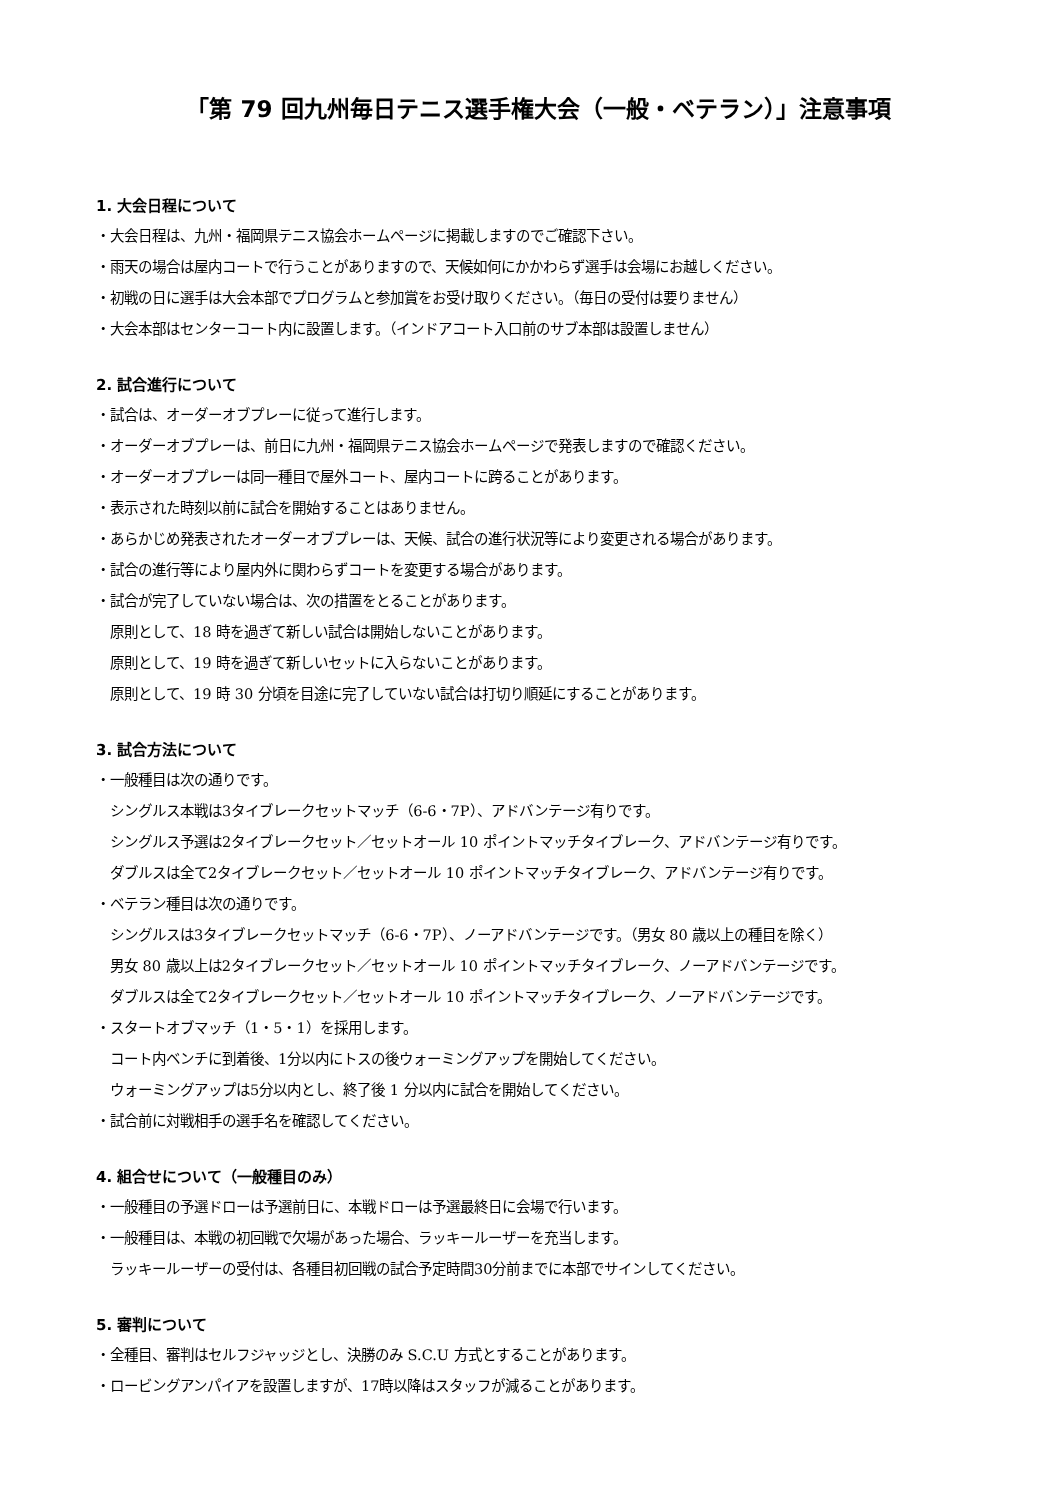「第 79 回九州毎日テニス選手権大会（一般・ベテラン）」注意事項
1. 大会日程について
・大会日程は、九州・福岡県テニス協会ホームページに掲載しますのでご確認下さい。
・雨天の場合は屋内コートで行うことがありますので、天候如何にかかわらず選手は会場にお越しください。
・初戦の日に選手は大会本部でプログラムと参加賞をお受け取りください。（毎日の受付は要りません）
・大会本部はセンターコート内に設置します。（インドアコート入口前のサブ本部は設置しません）
2. 試合進行について
・試合は、オーダーオブプレーに従って進行します。
・オーダーオブプレーは、前日に九州・福岡県テニス協会ホームページで発表しますので確認ください。
・オーダーオブプレーは同一種目で屋外コート、屋内コートに跨ることがあります。
・表示された時刻以前に試合を開始することはありません。
・あらかじめ発表されたオーダーオブプレーは、天候、試合の進行状況等により変更される場合があります。
・試合の進行等により屋内外に関わらずコートを変更する場合があります。
・試合が完了していない場合は、次の措置をとることがあります。
原則として、18 時を過ぎて新しい試合は開始しないことがあります。
原則として、19 時を過ぎて新しいセットに入らないことがあります。
原則として、19 時 30 分頃を目途に完了していない試合は打切り順延にすることがあります。
3. 試合方法について
・一般種目は次の通りです。
シングルス本戦は3タイブレークセットマッチ（6-6・7P）、アドバンテージ有りです。
シングルス予選は2タイブレークセット／セットオール 10 ポイントマッチタイブレーク、アドバンテージ有りです。
ダブルスは全て2タイブレークセット／セットオール 10 ポイントマッチタイブレーク、アドバンテージ有りです。
・ベテラン種目は次の通りです。
シングルスは3タイブレークセットマッチ（6-6・7P）、ノーアドバンテージです。（男女 80 歳以上の種目を除く）
男女 80 歳以上は2タイブレークセット／セットオール 10 ポイントマッチタイブレーク、ノーアドバンテージです。
ダブルスは全て2タイブレークセット／セットオール 10 ポイントマッチタイブレーク、ノーアドバンテージです。
・スタートオブマッチ（1・5・1）を採用します。
コート内ベンチに到着後、1分以内にトスの後ウォーミングアップを開始してください。
ウォーミングアップは5分以内とし、終了後 1 分以内に試合を開始してください。
・試合前に対戦相手の選手名を確認してください。
4. 組合せについて（一般種目のみ）
・一般種目の予選ドローは予選前日に、本戦ドローは予選最終日に会場で行います。
・一般種目は、本戦の初回戦で欠場があった場合、ラッキールーザーを充当します。
ラッキールーザーの受付は、各種目初回戦の試合予定時間30分前までに本部でサインしてください。
5. 審判について
・全種目、審判はセルフジャッジとし、決勝のみ S.C.U 方式とすることがあります。
・ロービングアンパイアを設置しますが、17時以降はスタッフが減ることがあります。